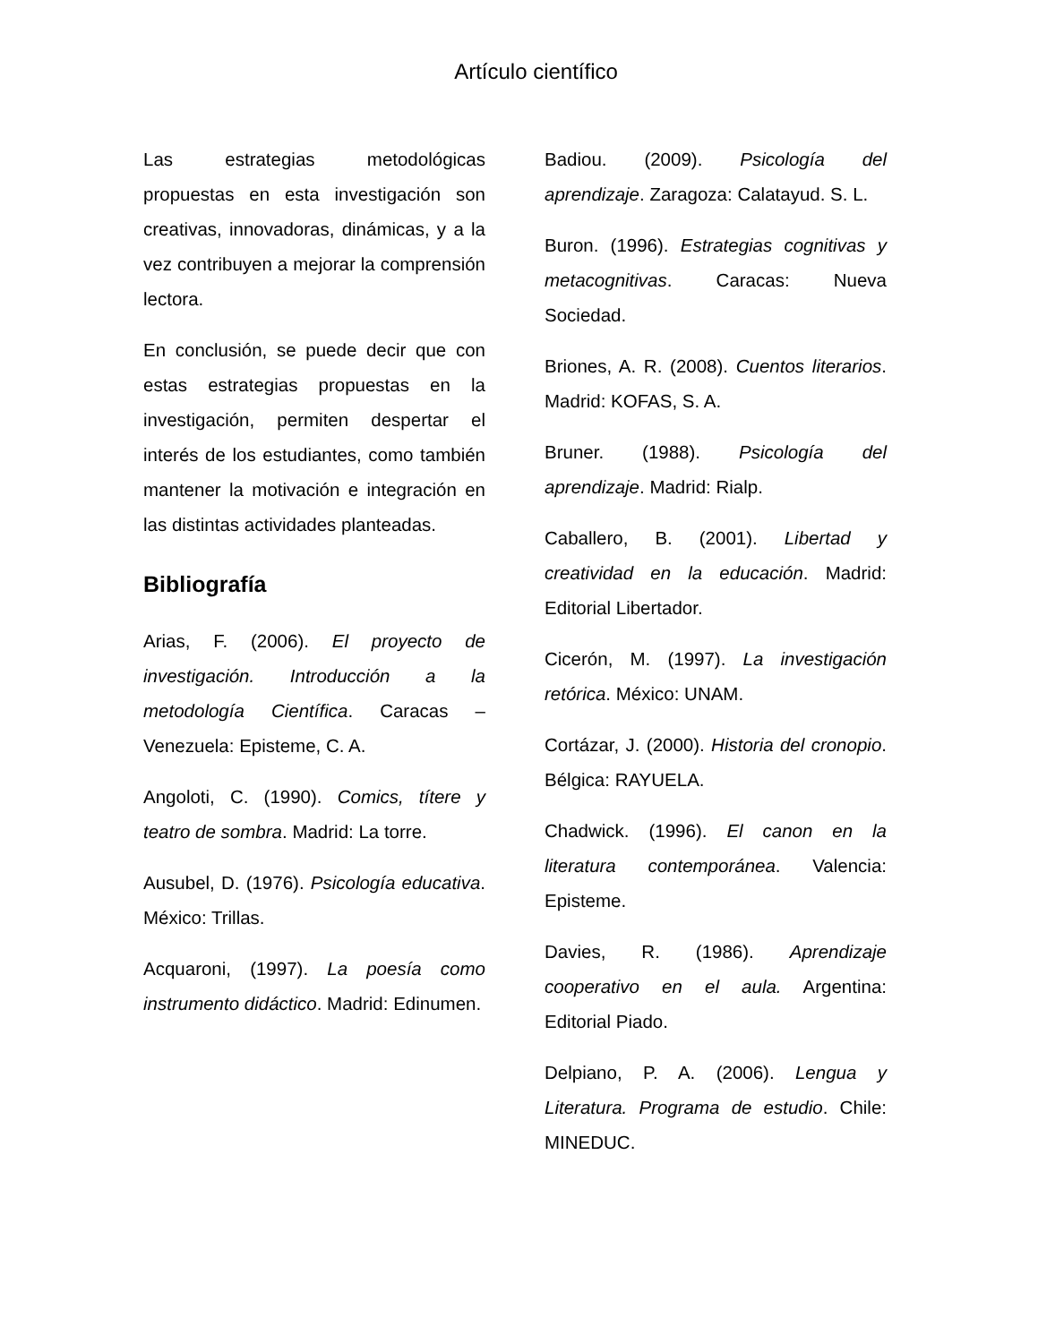Artículo científico
Las estrategias metodológicas propuestas en esta investigación son creativas, innovadoras, dinámicas, y a la vez contribuyen a mejorar la comprensión lectora.
En conclusión, se puede decir que con estas estrategias propuestas en la investigación, permiten despertar el interés de los estudiantes, como también mantener la motivación e integración en las distintas actividades planteadas.
Bibliografía
Arias, F. (2006). El proyecto de investigación. Introducción a la metodología Científica. Caracas – Venezuela: Episteme, C. A.
Angoloti, C. (1990). Comics, títere y teatro de sombra. Madrid: La torre.
Ausubel, D. (1976). Psicología educativa. México: Trillas.
Acquaroni, (1997). La poesía como instrumento didáctico. Madrid: Edinumen.
Badiou. (2009). Psicología del aprendizaje. Zaragoza: Calatayud. S. L.
Buron. (1996). Estrategias cognitivas y metacognitivas. Caracas: Nueva Sociedad.
Briones, A. R. (2008). Cuentos literarios. Madrid: KOFAS, S. A.
Bruner. (1988). Psicología del aprendizaje. Madrid: Rialp.
Caballero, B. (2001). Libertad y creatividad en la educación. Madrid: Editorial Libertador.
Cicerón, M. (1997). La investigación retórica. México: UNAM.
Cortázar, J. (2000). Historia del cronopio. Bélgica: RAYUELA.
Chadwick. (1996). El canon en la literatura contemporánea. Valencia: Episteme.
Davies, R. (1986). Aprendizaje cooperativo en el aula. Argentina: Editorial Piado.
Delpiano, P. A. (2006). Lengua y Literatura. Programa de estudio. Chile: MINEDUC.